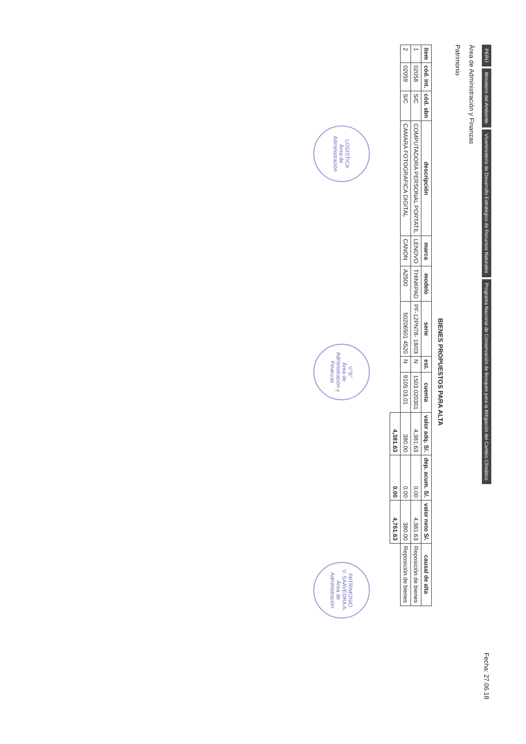PERÚ Ministerio del Ambiente Viceministerio de Desarrollo Estratégico de Recursos Naturales Programa Nacional de Conservación de Bosques para la Mitigación del Cambio Climático
Fecha: 27.06.18
Área de Administración y Finanzas
Patrimonio
BIENES PROPUESTOS PARA ALTA
| ítem | cód. int. | cód. sbn | descripción | marca | modelo | serie | est. | cuenta | valor adq. S/. | dep. acum. S/. | valor neto S/. | causal de alta |
| --- | --- | --- | --- | --- | --- | --- | --- | --- | --- | --- | --- | --- |
| 1 | 02058 | S/C | COMPUTADORA PERSONAL PORTATIL | LENOVO | THINKPAD | PF-12PN78- 18/03 | N | 1503.020301 | 4,381.63 | 0.00 | 4,381.63 | Reposición de bienes |
| 2 | 02059 | S/C | CAMARA FOTOGRAFICA DIGITAL | CANON | A2500 | 50206501 4520 | N | 9105.03.01 | 380.00 | 0.00 | 380.00 | Reposición de bienes |
| | | | | | | | | | 4,381.63 | 0.00 | 4,761.63 | |
LOGÍSTICA
Área de Administración
V°B°
Área de Administración y Finanzas
PATRIMONIO
V. SAAVEDRA A.
Área de Administración